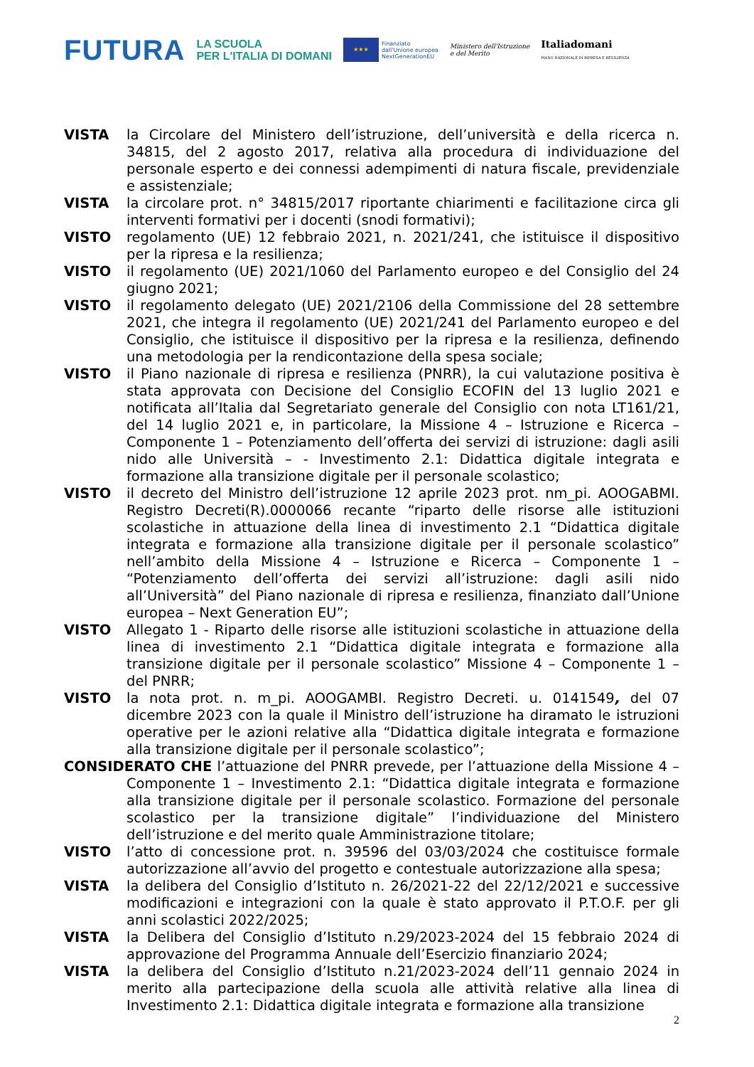FUTURA
LA SCUOLA
PER L'ITALIA DI DOMANI
★★★
Finanziato
dall'Unione europea
NextGenerationEU
Ministero dell'Istruzione
e del Merito
Italiadomani
PIANO NAZIONALE DI RIPRESA E RESILIENZA
VISTA la Circolare del Ministero dell’istruzione, dell’università e della ricerca n. 34815, del 2 agosto 2017, relativa alla procedura di individuazione del personale esperto e dei connessi adempimenti di natura fiscale, previdenziale e assistenziale;
VISTA la circolare prot. n° 34815/2017 riportante chiarimenti e facilitazione circa gli interventi formativi per i docenti (snodi formativi);
VISTO regolamento (UE) 12 febbraio 2021, n. 2021/241, che istituisce il dispositivo per la ripresa e la resilienza;
VISTO il regolamento (UE) 2021/1060 del Parlamento europeo e del Consiglio del 24 giugno 2021;
VISTO il regolamento delegato (UE) 2021/2106 della Commissione del 28 settembre 2021, che integra il regolamento (UE) 2021/241 del Parlamento europeo e del Consiglio, che istituisce il dispositivo per la ripresa e la resilienza, definendo una metodologia per la rendicontazione della spesa sociale;
VISTO il Piano nazionale di ripresa e resilienza (PNRR), la cui valutazione positiva è stata approvata con Decisione del Consiglio ECOFIN del 13 luglio 2021 e notificata all’Italia dal Segretariato generale del Consiglio con nota LT161/21, del 14 luglio 2021 e, in particolare, la Missione 4 – Istruzione e Ricerca – Componente 1 – Potenziamento dell’offerta dei servizi di istruzione: dagli asili nido alle Università – - Investimento 2.1: Didattica digitale integrata e formazione alla transizione digitale per il personale scolastico;
VISTO il decreto del Ministro dell’istruzione 12 aprile 2023 prot. nm_pi. AOOGABMI. Registro Decreti(R).0000066 recante “riparto delle risorse alle istituzioni scolastiche in attuazione della linea di investimento 2.1 “Didattica digitale integrata e formazione alla transizione digitale per il personale scolastico” nell’ambito della Missione 4 – Istruzione e Ricerca – Componente 1 – “Potenziamento dell’offerta dei servizi all’istruzione: dagli asili nido all’Università” del Piano nazionale di ripresa e resilienza, finanziato dall’Unione europea – Next Generation EU”;
VISTO Allegato 1 - Riparto delle risorse alle istituzioni scolastiche in attuazione della linea di investimento 2.1 “Didattica digitale integrata e formazione alla transizione digitale per il personale scolastico” Missione 4 – Componente 1 – del PNRR;
VISTO la nota prot. n. m_pi. AOOGAMBI. Registro Decreti. u. 0141549, del 07 dicembre 2023 con la quale il Ministro dell’istruzione ha diramato le istruzioni operative per le azioni relative alla “Didattica digitale integrata e formazione alla transizione digitale per il personale scolastico”;
CONSIDERATO CHE l’attuazione del PNRR prevede, per l’attuazione della Missione 4 – Componente 1 – Investimento 2.1: “Didattica digitale integrata e formazione alla transizione digitale per il personale scolastico. Formazione del personale scolastico per la transizione digitale” l’individuazione del Ministero dell’istruzione e del merito quale Amministrazione titolare;
VISTO l’atto di concessione prot. n. 39596 del 03/03/2024 che costituisce formale autorizzazione all’avvio del progetto e contestuale autorizzazione alla spesa;
VISTA la delibera del Consiglio d’Istituto n. 26/2021-22 del 22/12/2021 e successive modificazioni e integrazioni con la quale è stato approvato il P.T.O.F. per gli anni scolastici 2022/2025;
VISTA la Delibera del Consiglio d’Istituto n.29/2023-2024 del 15 febbraio 2024 di approvazione del Programma Annuale dell’Esercizio finanziario 2024;
VISTA la delibera del Consiglio d’Istituto n.21/2023-2024 dell’11 gennaio 2024 in merito alla partecipazione della scuola alle attività relative alla linea di Investimento 2.1: Didattica digitale integrata e formazione alla transizione
2